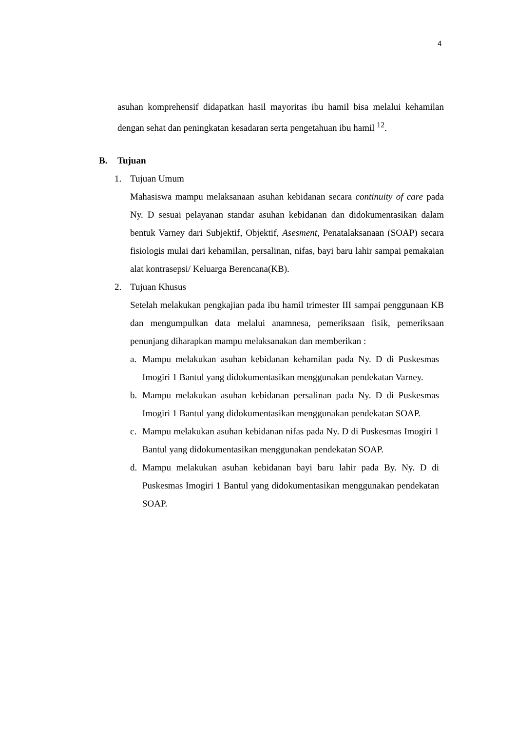4
asuhan komprehensif didapatkan hasil mayoritas ibu hamil bisa melalui kehamilan dengan sehat dan peningkatan kesadaran serta pengetahuan ibu hamil <sup>12</sup>.
B. Tujuan
1. Tujuan Umum
Mahasiswa mampu melaksanaan asuhan kebidanan secara continuity of care pada Ny. D sesuai pelayanan standar asuhan kebidanan dan didokumentasikan dalam bentuk Varney dari Subjektif, Objektif, Asesment, Penatalaksanaan (SOAP) secara fisiologis mulai dari kehamilan, persalinan, nifas, bayi baru lahir sampai pemakaian alat kontrasepsi/ Keluarga Berencana(KB).
2. Tujuan Khusus
Setelah melakukan pengkajian pada ibu hamil trimester III sampai penggunaan KB dan mengumpulkan data melalui anamnesa, pemeriksaan fisik, pemeriksaan penunjang diharapkan mampu melaksanakan dan memberikan :
a. Mampu melakukan asuhan kebidanan kehamilan pada Ny. D di Puskesmas Imogiri 1 Bantul yang didokumentasikan menggunakan pendekatan Varney.
b. Mampu melakukan asuhan kebidanan persalinan pada Ny. D di Puskesmas Imogiri 1 Bantul yang didokumentasikan menggunakan pendekatan SOAP.
c. Mampu melakukan asuhan kebidanan nifas pada Ny. D di Puskesmas Imogiri 1 Bantul yang didokumentasikan menggunakan pendekatan SOAP.
d. Mampu melakukan asuhan kebidanan bayi baru lahir pada By. Ny. D di Puskesmas Imogiri 1 Bantul yang didokumentasikan menggunakan pendekatan SOAP.